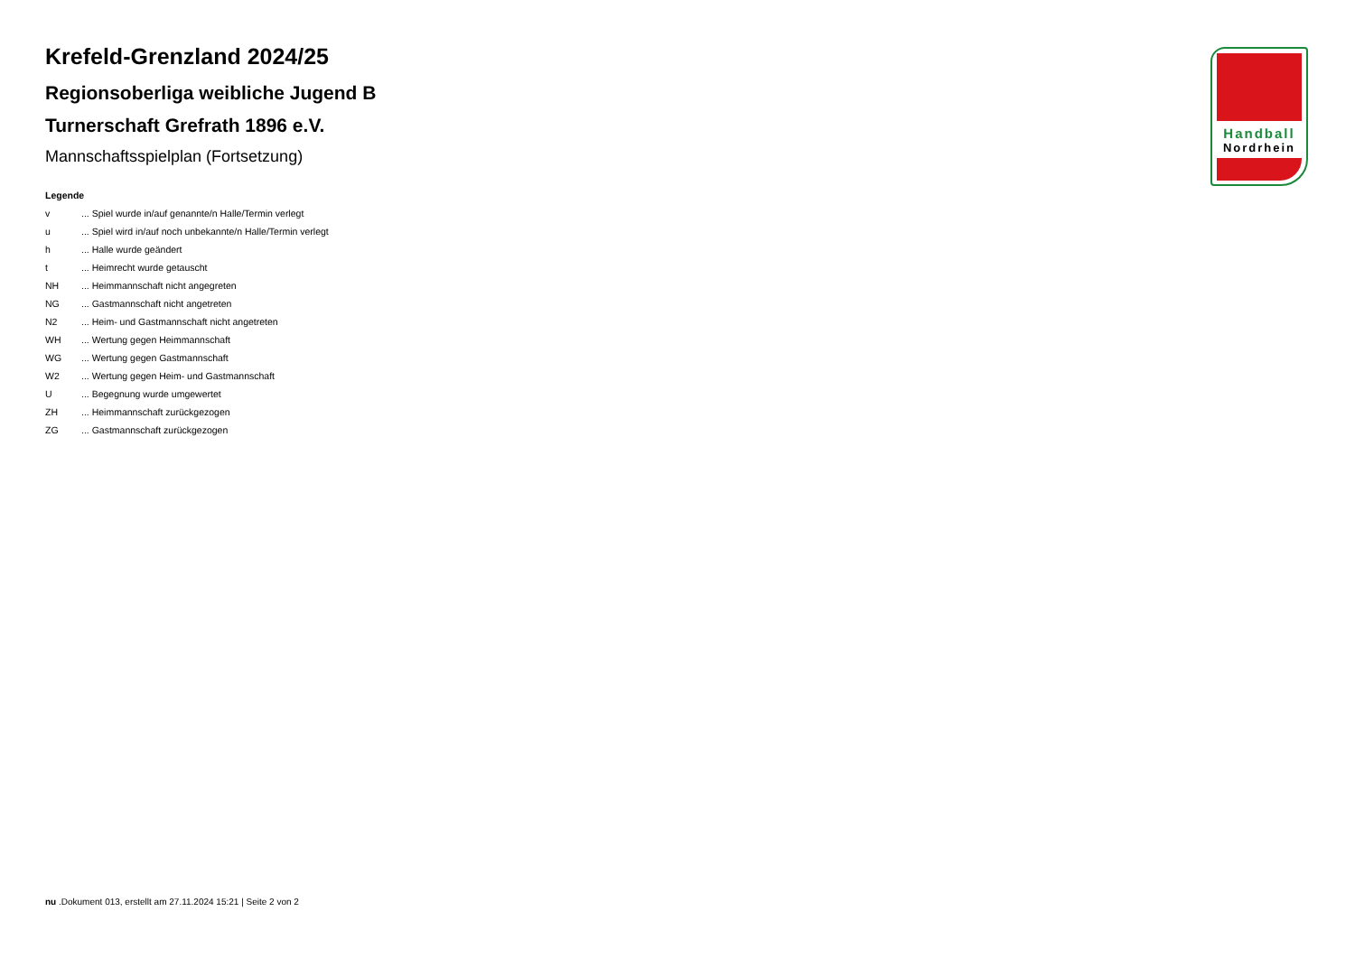Krefeld-Grenzland 2024/25
Regionsoberliga weibliche Jugend B
Turnerschaft Grefrath 1896 e.V.
Mannschaftsspielplan (Fortsetzung)
Legende
| v | ... Spiel wurde in/auf genannte/n Halle/Termin verlegt |
| u | ... Spiel wird in/auf noch unbekannte/n Halle/Termin verlegt |
| h | ... Halle wurde geändert |
| t | ... Heimrecht wurde getauscht |
| NH | ... Heimmannschaft nicht angegreten |
| NG | ... Gastmannschaft nicht angetreten |
| N2 | ... Heim- und Gastmannschaft nicht angetreten |
| WH | ... Wertung gegen Heimmannschaft |
| WG | ... Wertung gegen Gastmannschaft |
| W2 | ... Wertung gegen Heim- und Gastmannschaft |
| U | ... Begegnung wurde umgewertet |
| ZH | ... Heimmannschaft zurückgezogen |
| ZG | ... Gastmannschaft zurückgezogen |
Handball
Nordrhein
nu .Dokument 013, erstellt am 27.11.2024 15:21 | Seite 2 von 2